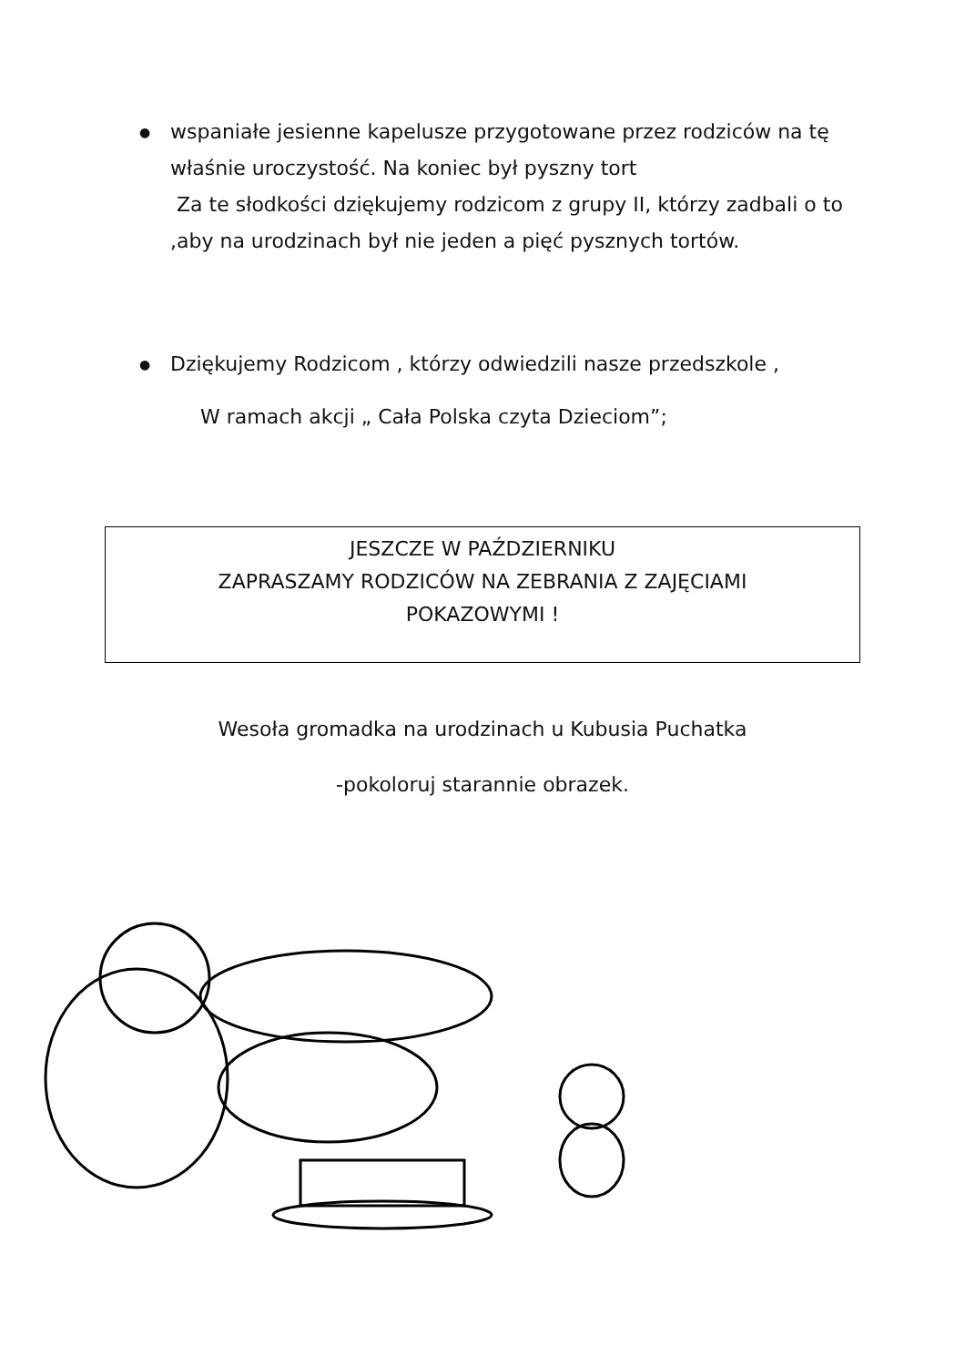● wspaniałe jesienne kapelusze przygotowane przez rodziców na tę właśnie uroczystość. Na koniec był pyszny tort
Za te słodkości dziękujemy rodzicom z grupy II, którzy zadbali o to ,aby na urodzinach był nie jeden a pięć pysznych tortów.
● Dziękujemy Rodzicom , którzy odwiedzili nasze przedszkole ,
W ramach akcji „ Cała Polska czyta Dzieciom”;
JESZCZE W PAŹDZIERNIKU
ZAPRASZAMY RODZICÓW NA ZEBRANIA Z ZAJĘCIAMI
POKAZOWYMI !
Wesoła gromadka na urodzinach u Kubusia Puchatka
-pokoloruj starannie obrazek.